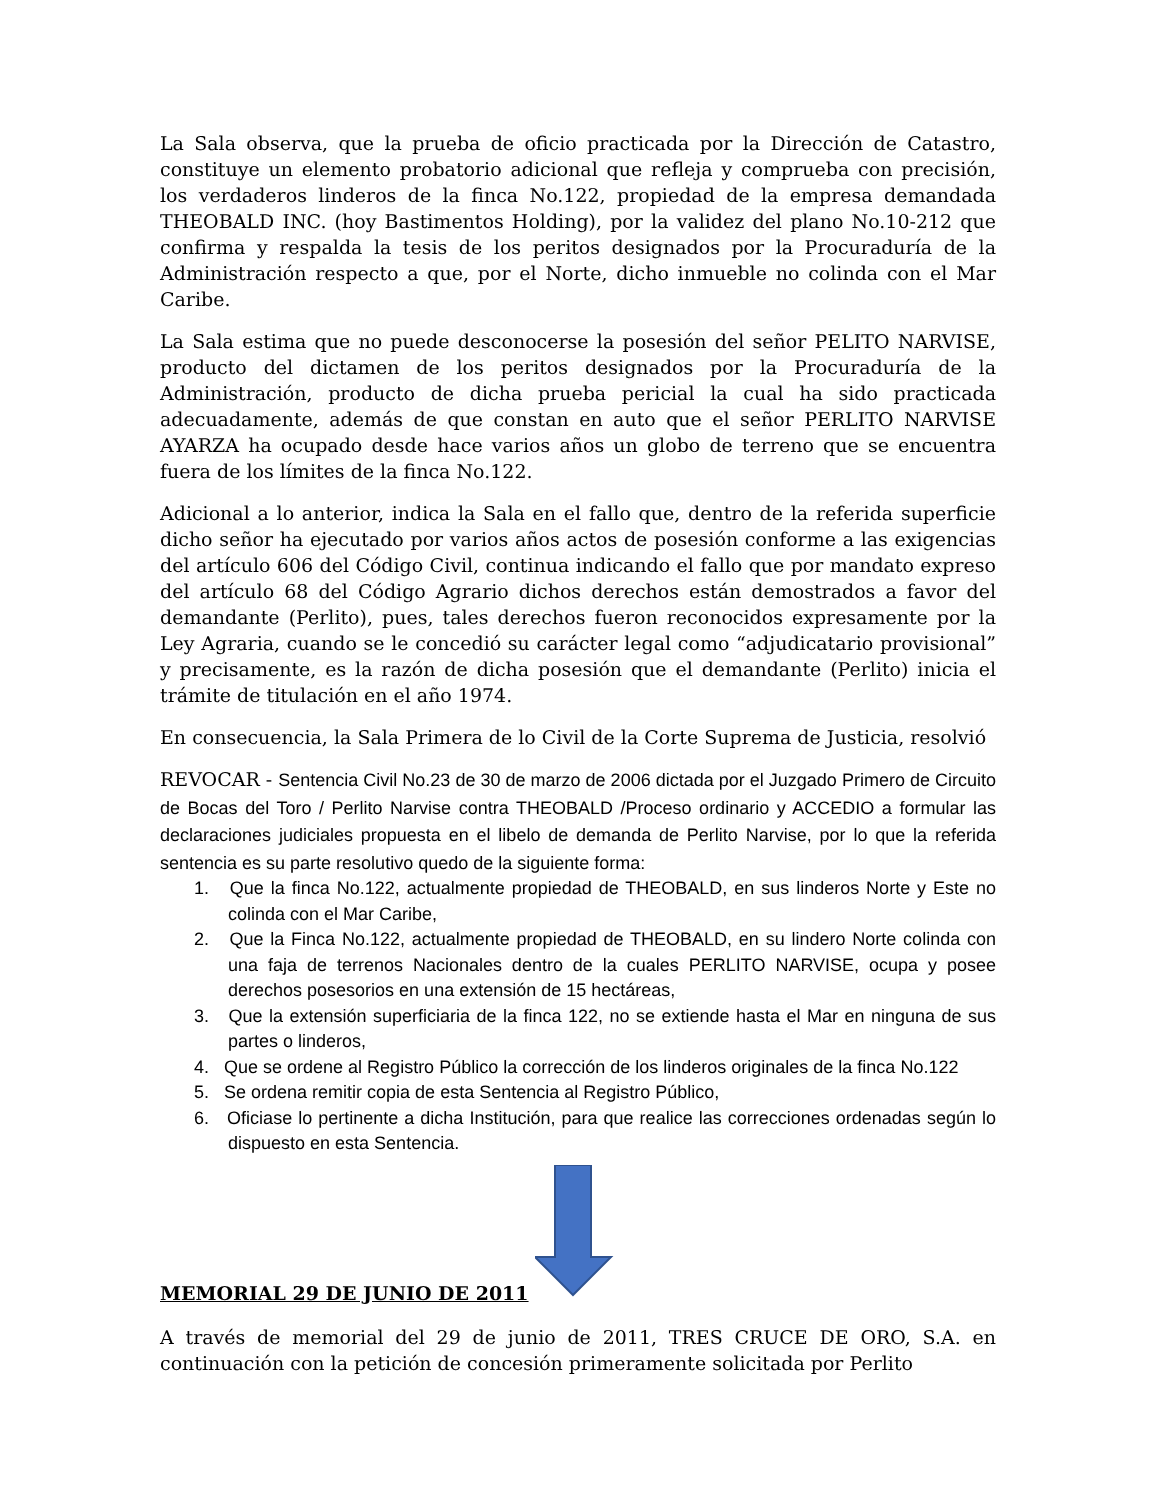La Sala observa, que la prueba de oficio practicada por la Dirección de Catastro, constituye un elemento probatorio adicional que refleja y comprueba con precisión, los verdaderos linderos de la finca No.122, propiedad de la empresa demandada THEOBALD INC. (hoy Bastimentos Holding), por la validez del plano No.10-212 que confirma y respalda la tesis de los peritos designados por la Procuraduría de la Administración respecto a que, por el Norte, dicho inmueble no colinda con el Mar Caribe.
La Sala estima que no puede desconocerse la posesión del señor PELITO NARVISE, producto del dictamen de los peritos designados por la Procuraduría de la Administración, producto de dicha prueba pericial la cual ha sido practicada adecuadamente, además de que constan en auto que el señor PERLITO NARVISE AYARZA ha ocupado desde hace varios años un globo de terreno que se encuentra fuera de los límites de la finca No.122.
Adicional a lo anterior, indica la Sala en el fallo que, dentro de la referida superficie dicho señor ha ejecutado por varios años actos de posesión conforme a las exigencias del artículo 606 del Código Civil, continua indicando el fallo que por mandato expreso del artículo 68 del Código Agrario dichos derechos están demostrados a favor del demandante (Perlito), pues, tales derechos fueron reconocidos expresamente por la Ley Agraria, cuando se le concedió su carácter legal como “adjudicatario provisional” y precisamente, es la razón de dicha posesión que el demandante (Perlito) inicia el trámite de titulación en el año 1974.
En consecuencia, la Sala Primera de lo Civil de la Corte Suprema de Justicia, resolvió
REVOCAR - Sentencia Civil No.23 de 30 de marzo de 2006 dictada por el Juzgado Primero de Circuito de Bocas del Toro / Perlito Narvise contra THEOBALD /Proceso ordinario y ACCEDIO a formular las declaraciones judiciales propuesta en el libelo de demanda de Perlito Narvise, por lo que la referida sentencia es su parte resolutivo quedo de la siguiente forma:
1. Que la finca No.122, actualmente propiedad de THEOBALD, en sus linderos Norte y Este no colinda con el Mar Caribe,
2. Que la Finca No.122, actualmente propiedad de THEOBALD, en su lindero Norte colinda con una faja de terrenos Nacionales dentro de la cuales PERLITO NARVISE, ocupa y posee derechos posesorios en una extensión de 15 hectáreas,
3. Que la extensión superficiaria de la finca 122, no se extiende hasta el Mar en ninguna de sus partes o linderos,
4. Que se ordene al Registro Público la corrección de los linderos originales de la finca No.122
5. Se ordena remitir copia de esta Sentencia al Registro Público,
6. Oficiase lo pertinente a dicha Institución, para que realice las correcciones ordenadas según lo dispuesto en esta Sentencia.
MEMORIAL 29 DE JUNIO DE 2011
A través de memorial del 29 de junio de 2011, TRES CRUCE DE ORO, S.A. en continuación con la petición de concesión primeramente solicitada por Perlito